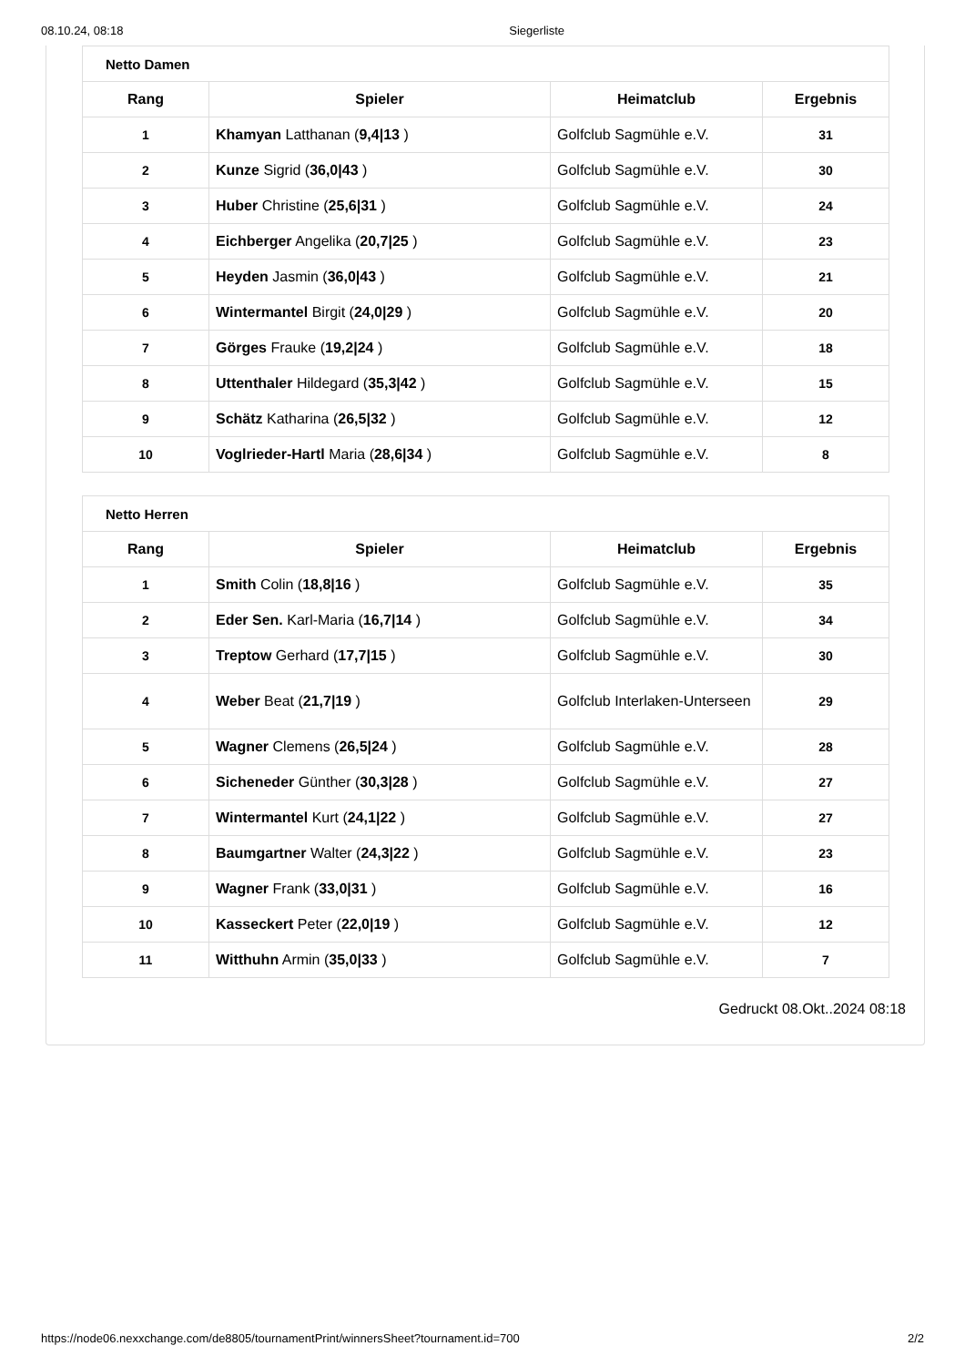08.10.24, 08:18 Siegerliste
| Netto Damen | | | |
| --- | --- | --- | --- |
| Rang | Spieler | Heimatclub | Ergebnis |
| 1 | Khamyan Latthanan ( 9,4/13 ) | Golfclub Sagmühle e.V. | 31 |
| 2 | Kunze Sigrid ( 36,0/43 ) | Golfclub Sagmühle e.V. | 30 |
| 3 | Huber Christine ( 25,6/31 ) | Golfclub Sagmühle e.V. | 24 |
| 4 | Eichberger Angelika ( 20,7/25 ) | Golfclub Sagmühle e.V. | 23 |
| 5 | Heyden Jasmin ( 36,0/43 ) | Golfclub Sagmühle e.V. | 21 |
| 6 | Wintermantel Birgit ( 24,0/29 ) | Golfclub Sagmühle e.V. | 20 |
| 7 | Görges Frauke ( 19,2/24 ) | Golfclub Sagmühle e.V. | 18 |
| 8 | Uttenthaler Hildegard ( 35,3/42 ) | Golfclub Sagmühle e.V. | 15 |
| 9 | Schätz Katharina ( 26,5/32 ) | Golfclub Sagmühle e.V. | 12 |
| 10 | Voglrieder-Hartl Maria ( 28,6/34 ) | Golfclub Sagmühle e.V. | 8 |
| Netto Herren | | | |
| --- | --- | --- | --- |
| Rang | Spieler | Heimatclub | Ergebnis |
| 1 | Smith Colin ( 18,8/16 ) | Golfclub Sagmühle e.V. | 35 |
| 2 | Eder Sen. Karl-Maria ( 16,7/14 ) | Golfclub Sagmühle e.V. | 34 |
| 3 | Treptow Gerhard ( 17,7/15 ) | Golfclub Sagmühle e.V. | 30 |
| 4 | Weber Beat ( 21,7/19 ) | Golfclub Interlaken-Unterseen | 29 |
| 5 | Wagner Clemens ( 26,5/24 ) | Golfclub Sagmühle e.V. | 28 |
| 6 | Sicheneder Günther ( 30,3/28 ) | Golfclub Sagmühle e.V. | 27 |
| 7 | Wintermantel Kurt ( 24,1/22 ) | Golfclub Sagmühle e.V. | 27 |
| 8 | Baumgartner Walter ( 24,3/22 ) | Golfclub Sagmühle e.V. | 23 |
| 9 | Wagner Frank ( 33,0/31 ) | Golfclub Sagmühle e.V. | 16 |
| 10 | Kasseckert Peter ( 22,0/19 ) | Golfclub Sagmühle e.V. | 12 |
| 11 | Witthuhn Armin ( 35,0/33 ) | Golfclub Sagmühle e.V. | 7 |
Gedruckt 08.Okt..2024 08:18
https://node06.nexxchange.com/de8805/tournamentPrint/winnersSheet?tournament.id=700 2/2